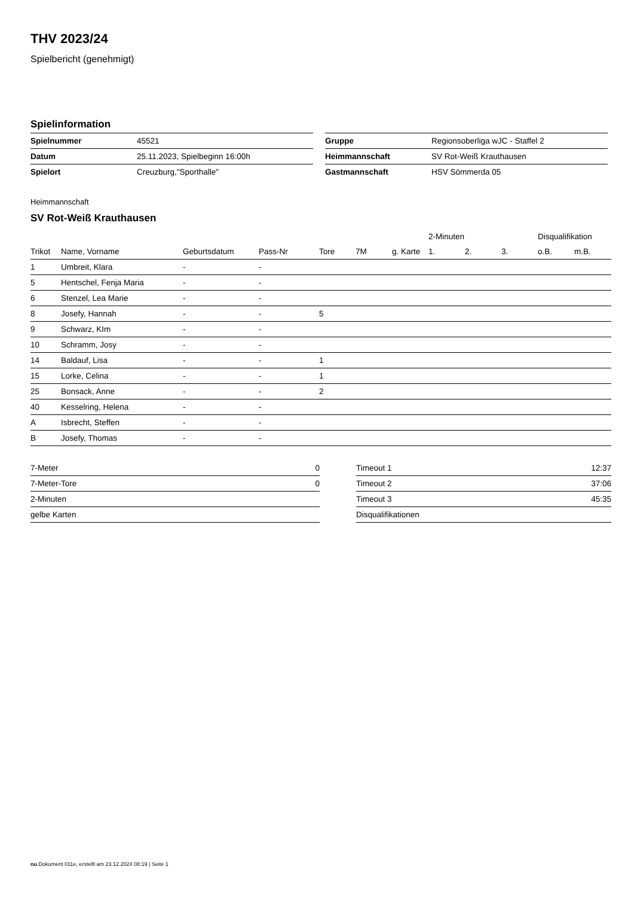THV 2023/24
Spielbericht (genehmigt)
Spielinformation
| Spielnummer | 45521 |
| Datum | 25.11.2023, Spielbeginn 16:00h |
| Spielort | Creuzburg,"Sporthalle" |
| Gruppe | Regionsoberliga wJC - Staffel 2 |
| Heimmannschaft | SV Rot-Weiß Krauthausen |
| Gastmannschaft | HSV Sömmerda 05 |
Heimmannschaft
SV Rot-Weiß Krauthausen
| | | | | | | | 2-Minuten | | | Disqualifikation | |
| --- | --- | --- | --- | --- | --- | --- | --- | --- | --- | --- | --- |
| Trikot | Name, Vorname | Geburtsdatum | Pass-Nr | Tore | 7M | g. Karte | 1. | 2. | 3. | o.B. | m.B. |
| 1 | Umbreit, Klara | - | - | | | | | | | | |
| 5 | Hentschel, Fenja Maria | - | - | | | | | | | | |
| 6 | Stenzel, Lea Marie | - | - | | | | | | | | |
| 8 | Josefy, Hannah | - | - | 5 | | | | | | | |
| 9 | Schwarz, KIm | - | - | | | | | | | | |
| 10 | Schramm, Josy | - | - | | | | | | | | |
| 14 | Baldauf, Lisa | - | - | 1 | | | | | | | |
| 15 | Lorke, Celina | - | - | 1 | | | | | | | |
| 25 | Bonsack, Anne | - | - | 2 | | | | | | | |
| 40 | Kesselring, Helena | - | - | | | | | | | | |
| A | Isbrecht, Steffen | - | - | | | | | | | | |
| B | Josefy, Thomas | - | - | | | | | | | | |
| 7-Meter | 0 |
| 7-Meter-Tore | 0 |
| 2-Minuten | |
| gelbe Karten | |
| Timeout 1 | 12:37 |
| Timeout 2 | 37:06 |
| Timeout 3 | 45:35 |
| Disqualifikationen | |
nu.Dokument 011e, erstellt am 23.12.2024 08:19 | Seite 1